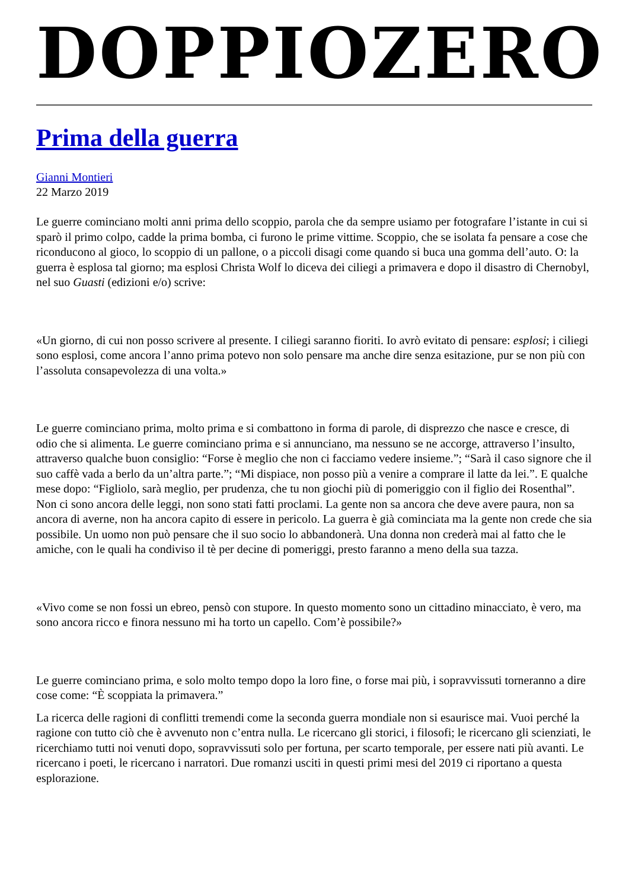DOPPIOZERO
Prima della guerra
Gianni Montieri
22 Marzo 2019
Le guerre cominciano molti anni prima dello scoppio, parola che da sempre usiamo per fotografare l’istante in cui si sparò il primo colpo, cadde la prima bomba, ci furono le prime vittime. Scoppio, che se isolata fa pensare a cose che riconducono al gioco, lo scoppio di un pallone, o a piccoli disagi come quando si buca una gomma dell’auto. O: la guerra è esplosa tal giorno; ma esplosi Christa Wolf lo diceva dei ciliegi a primavera e dopo il disastro di Chernobyl, nel suo Guasti (edizioni e/o) scrive:
«Un giorno, di cui non posso scrivere al presente. I ciliegi saranno fioriti. Io avrò evitato di pensare: esplosi; i ciliegi sono esplosi, come ancora l’anno prima potevo non solo pensare ma anche dire senza esitazione, pur se non più con l’assoluta consapevolezza di una volta.»
Le guerre cominciano prima, molto prima e si combattono in forma di parole, di disprezzo che nasce e cresce, di odio che si alimenta. Le guerre cominciano prima e si annunciano, ma nessuno se ne accorge, attraverso l’insulto, attraverso qualche buon consiglio: “Forse è meglio che non ci facciamo vedere insieme.”; “Sarà il caso signore che il suo caffè vada a berlo da un’altra parte.”; “Mi dispiace, non posso più a venire a comprare il latte da lei.”. E qualche mese dopo: “Figliolo, sarà meglio, per prudenza, che tu non giochi più di pomeriggio con il figlio dei Rosenthal”. Non ci sono ancora delle leggi, non sono stati fatti proclami. La gente non sa ancora che deve avere paura, non sa ancora di averne, non ha ancora capito di essere in pericolo. La guerra è già cominciata ma la gente non crede che sia possibile. Un uomo non può pensare che il suo socio lo abbandonerà. Una donna non crederà mai al fatto che le amiche, con le quali ha condiviso il tè per decine di pomeriggi, presto faranno a meno della sua tazza.
«Vivo come se non fossi un ebreo, pensò con stupore. In questo momento sono un cittadino minacciato, è vero, ma sono ancora ricco e finora nessuno mi ha torto un capello. Com’è possibile?»
Le guerre cominciano prima, e solo molto tempo dopo la loro fine, o forse mai più, i sopravvissuti torneranno a dire cose come: “È scoppiata la primavera.”
La ricerca delle ragioni di conflitti tremendi come la seconda guerra mondiale non si esaurisce mai. Vuoi perché la ragione con tutto ciò che è avvenuto non c’entra nulla. Le ricercano gli storici, i filosofi; le ricercano gli scienziati, le ricerchiamo tutti noi venuti dopo, sopravvissuti solo per fortuna, per scarto temporale, per essere nati più avanti. Le ricercano i poeti, le ricercano i narratori. Due romanzi usciti in questi primi mesi del 2019 ci riportano a questa esplorazione.